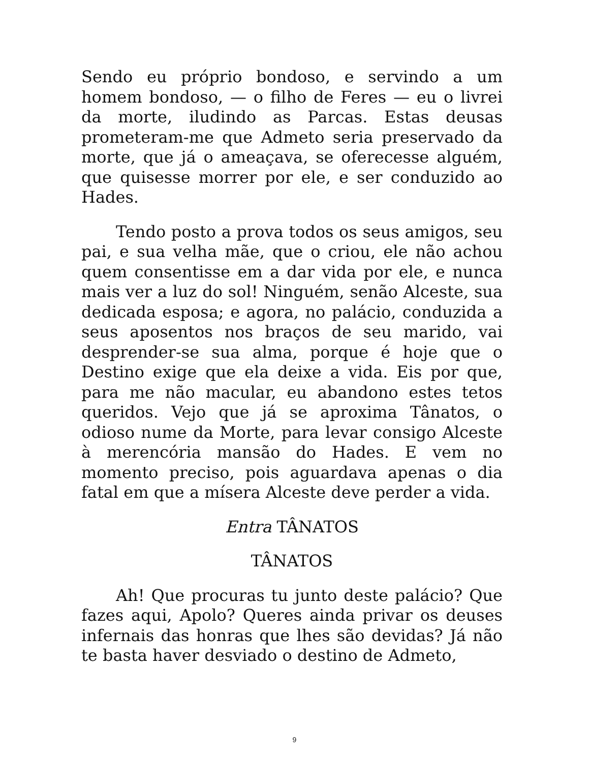Sendo eu próprio bondoso, e servindo a um homem bondoso, — o filho de Feres — eu o livrei da morte, iludindo as Parcas. Estas deusas prometeram-me que Admeto seria preservado da morte, que já o ameaçava, se oferecesse alguém, que quisesse morrer por ele, e ser conduzido ao Hades.
Tendo posto a prova todos os seus amigos, seu pai, e sua velha mãe, que o criou, ele não achou quem consentisse em a dar vida por ele, e nunca mais ver a luz do sol! Ninguém, senão Alceste, sua dedicada esposa; e agora, no palácio, conduzida a seus aposentos nos braços de seu marido, vai desprender-se sua alma, porque é hoje que o Destino exige que ela deixe a vida. Eis por que, para me não macular, eu abandono estes tetos queridos. Vejo que já se aproxima Tânatos, o odioso nume da Morte, para levar consigo Alceste à merencória mansão do Hades. E vem no momento preciso, pois aguardava apenas o dia fatal em que a mísera Alceste deve perder a vida.
Entra TÂNATOS
TÂNATOS
Ah! Que procuras tu junto deste palácio? Que fazes aqui, Apolo? Queres ainda privar os deuses infernais das honras que lhes são devidas? Já não te basta haver desviado o destino de Admeto,
9